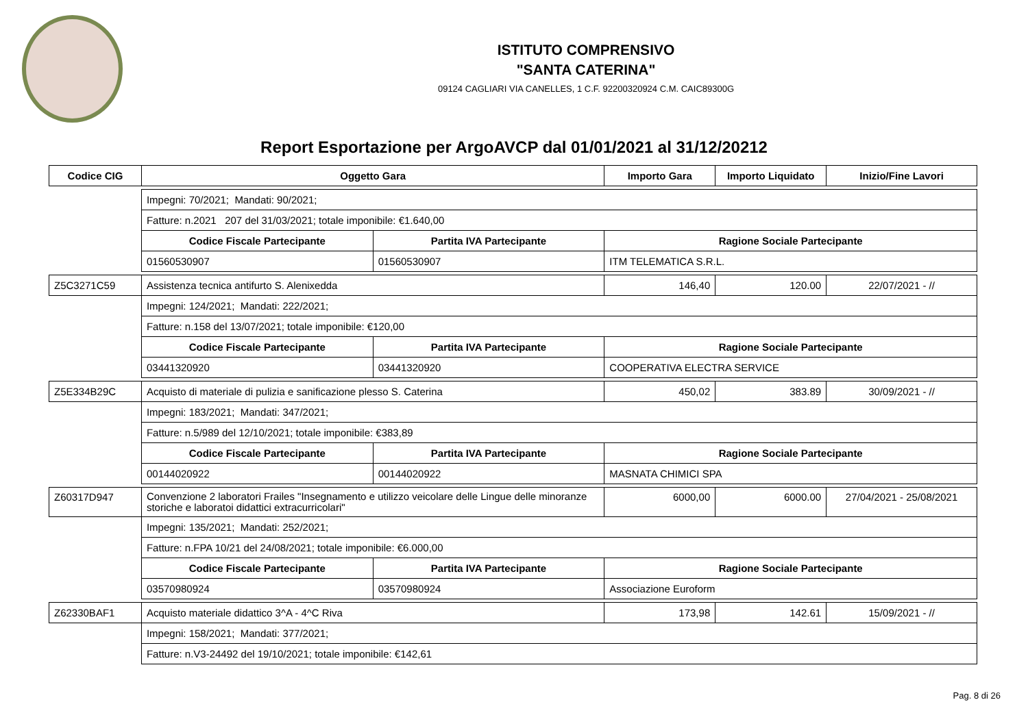ISTITUTO COMPRENSIVO
"SANTA CATERINA"
09124 CAGLIARI VIA CANELLES, 1 C.F. 92200320924 C.M. CAIC89300G
Report Esportazione per ArgoAVCP dal 01/01/2021 al 31/12/20212
| Codice CIG | Oggetto Gara | | Importo Gara | Importo Liquidato | Inizio/Fine Lavori |
| --- | --- | --- | --- | --- | --- |
| | Impegni: 70/2021; Mandati: 90/2021; | | | | |
| | Fatture: n.2021 207 del 31/03/2021; totale imponibile: €1.640,00 | | | | |
| | Codice Fiscale Partecipante | Partita IVA Partecipante | Ragione Sociale Partecipante | | |
| | 01560530907 | 01560530907 | ITM TELEMATICA S.R.L. | | |
| Z5C3271C59 | Assistenza tecnica antifurto S. Alenixedda | | 146,40 | 120.00 | 22/07/2021 - // |
| | Impegni: 124/2021; Mandati: 222/2021; | | | | |
| | Fatture: n.158 del 13/07/2021; totale imponibile: €120,00 | | | | |
| | Codice Fiscale Partecipante | Partita IVA Partecipante | Ragione Sociale Partecipante | | |
| | 03441320920 | 03441320920 | COOPERATIVA ELECTRA SERVICE | | |
| Z5E334B29C | Acquisto di materiale di pulizia e sanificazione plesso S. Caterina | | 450,02 | 383.89 | 30/09/2021 - // |
| | Impegni: 183/2021; Mandati: 347/2021; | | | | |
| | Fatture: n.5/989 del 12/10/2021; totale imponibile: €383,89 | | | | |
| | Codice Fiscale Partecipante | Partita IVA Partecipante | Ragione Sociale Partecipante | | |
| | 00144020922 | 00144020922 | MASNATA CHIMICI SPA | | |
| Z60317D947 | Convenzione 2 laboratori Frailes "Insegnamento e utilizzo veicolare delle Lingue delle minoranze storiche e laboratoi didattici extracurricolari" | | 6000,00 | 6000.00 | 27/04/2021 - 25/08/2021 |
| | Impegni: 135/2021; Mandati: 252/2021; | | | | |
| | Fatture: n.FPA 10/21 del 24/08/2021; totale imponibile: €6.000,00 | | | | |
| | Codice Fiscale Partecipante | Partita IVA Partecipante | Ragione Sociale Partecipante | | |
| | 03570980924 | 03570980924 | Associazione Euroform | | |
| Z62330BAF1 | Acquisto materiale didattico 3^A - 4^C Riva | | 173,98 | 142.61 | 15/09/2021 - // |
| | Impegni: 158/2021; Mandati: 377/2021; | | | | |
| | Fatture: n.V3-24492 del 19/10/2021; totale imponibile: €142,61 | | | | |
Pag. 8 di 26